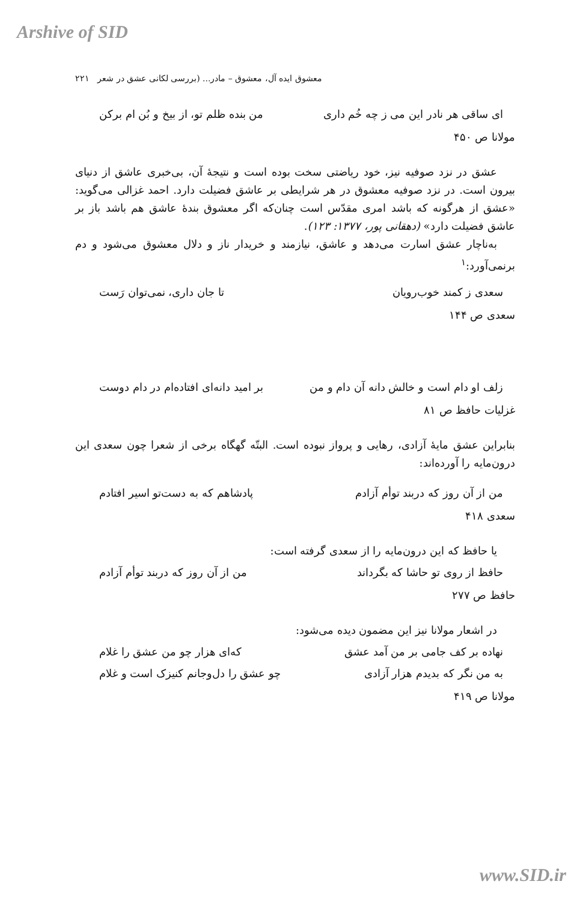Arshive of SID
معشوق ایده آل، معشوق – مادر... (بررسی لکانی عشق در شعر ۲۲۱
ای ساقی هر نادر این می ز چه خُم داری من بنده ظلم تو، از بیخ و بُن ام برکن
مولانا ص ۴۵۰
عشق در نزد صوفیه نیز، خود ریاضتی سخت بوده است و نتیجهٔ آن، بی‌خبری عاشق از دنیای بیرون است. در نزد صوفیه معشوق در هر شرایطی بر عاشق فضیلت دارد. احمد غزالی می‌گوید: «عشق از هرگونه که باشد امری مقدّس است چنان‌که اگر معشوق بندهٔ عاشق هم باشد باز بر عاشق فضیلت دارد» (دهقانی پور، ۱۳۷۷: ۱۲۳).
به‌ناچار عشق اسارت می‌دهد و عاشق، نیازمند و خریدار ناز و دلال معشوق می‌شود و دم برنمی‌آورد:<sup>۱</sup>
سعدی ز کمند خوب‌رویان تا جان داری، نمی‌توان رَست
سعدی ص ۱۴۴
زلف او دام است و خالش دانه آن دام و من بر امید دانه‌ای افتاده‌ام در دام دوست
غزلیات حافظ ص ۸۱
بنابراین عشق مایهٔ آزادی، رهایی و پرواز نبوده است. البتّه گهگاه برخی از شعرا چون سعدی این درون‌مایه را آورده‌اند:
من از آن روز که دربند توأم آزادم پادشاهم که به دست‌تو اسیر افتادم
سعدی ۴۱۸
یا حافظ که این درون‌مایه را از سعدی گرفته است:
حافظ از روی تو حاشا که بگرداند من از آن روز که دربند توأم آزادم
حافظ ص ۲۷۷
در اشعار مولانا نیز این مضمون دیده می‌شود:
نهاده بر کف جامی بر من آمد عشق که‌ای هزار چو من عشق را غلام
به من نگر که بدیدم هزار آزادی چو عشق را دل‌وجانم کنیزک است و غلام
مولانا ص ۴۱۹
www.SID.ir